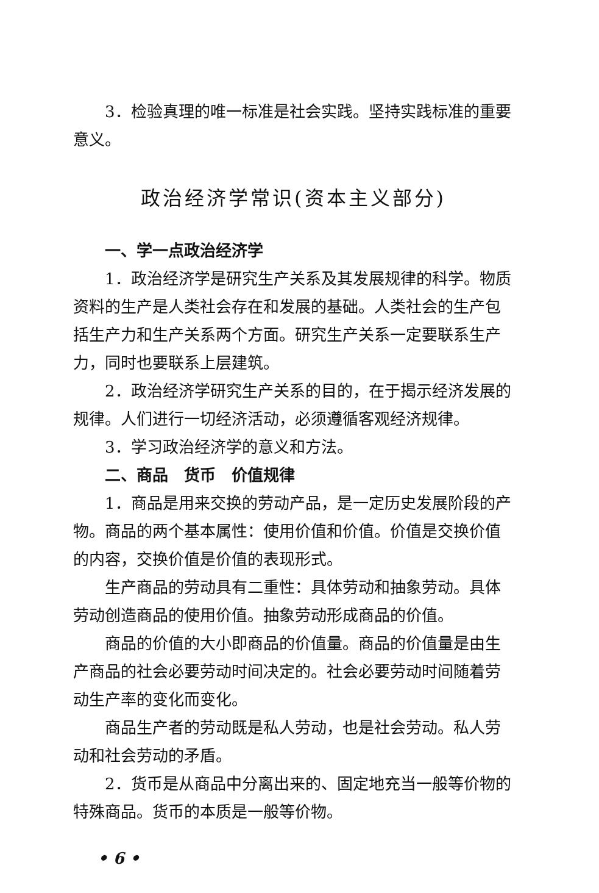3．检验真理的唯一标准是社会实践。坚持实践标准的重要意义。
政治经济学常识(资本主义部分)
一、学一点政治经济学
1．政治经济学是研究生产关系及其发展规律的科学。物质资料的生产是人类社会存在和发展的基础。人类社会的生产包括生产力和生产关系两个方面。研究生产关系一定要联系生产力，同时也要联系上层建筑。
2．政治经济学研究生产关系的目的，在于揭示经济发展的规律。人们进行一切经济活动，必须遵循客观经济规律。
3．学习政治经济学的意义和方法。
二、商品　货币　价值规律
1．商品是用来交换的劳动产品，是一定历史发展阶段的产物。商品的两个基本属性：使用价值和价值。价值是交换价值的内容，交换价值是价值的表现形式。
生产商品的劳动具有二重性：具体劳动和抽象劳动。具体劳动创造商品的使用价值。抽象劳动形成商品的价值。
商品的价值的大小即商品的价值量。商品的价值量是由生产商品的社会必要劳动时间决定的。社会必要劳动时间随着劳动生产率的变化而变化。
商品生产者的劳动既是私人劳动，也是社会劳动。私人劳动和社会劳动的矛盾。
2．货币是从商品中分离出来的、固定地充当一般等价物的特殊商品。货币的本质是一般等价物。
• 6 •